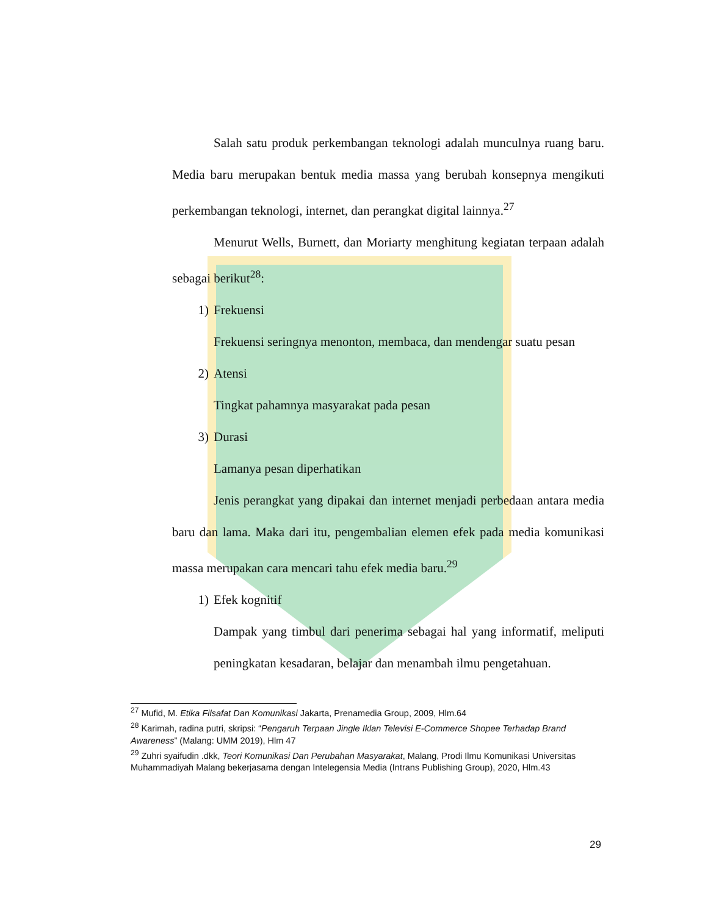Salah satu produk perkembangan teknologi adalah munculnya ruang baru. Media baru merupakan bentuk media massa yang berubah konsepnya mengikuti perkembangan teknologi, internet, dan perangkat digital lainnya.<sup>27</sup>
Menurut Wells, Burnett, dan Moriarty menghitung kegiatan terpaan adalah sebagai berikut<sup>28</sup>:
1) Frekuensi
Frekuensi seringnya menonton, membaca, dan mendengar suatu pesan
2) Atensi
Tingkat pahamnya masyarakat pada pesan
3) Durasi
Lamanya pesan diperhatikan
Jenis perangkat yang dipakai dan internet menjadi perbedaan antara media baru dan lama. Maka dari itu, pengembalian elemen efek pada media komunikasi massa merupakan cara mencari tahu efek media baru.<sup>29</sup>
1) Efek kognitif
Dampak yang timbul dari penerima sebagai hal yang informatif, meliputi peningkatan kesadaran, belajar dan menambah ilmu pengetahuan.
<sup>27</sup> Mufid, M. Etika Filsafat Dan Komunikasi Jakarta, Prenamedia Group, 2009, Hlm.64
<sup>28</sup> Karimah, radina putri, skripsi: “Pengaruh Terpaan Jingle Iklan Televisi E-Commerce Shopee Terhadap Brand Awareness” (Malang: UMM 2019), Hlm 47
<sup>29</sup> Zuhri syaifudin .dkk, Teori Komunikasi Dan Perubahan Masyarakat, Malang, Prodi Ilmu Komunikasi Universitas Muhammadiyah Malang bekerjasama dengan Intelegensia Media (Intrans Publishing Group), 2020, Hlm.43
29